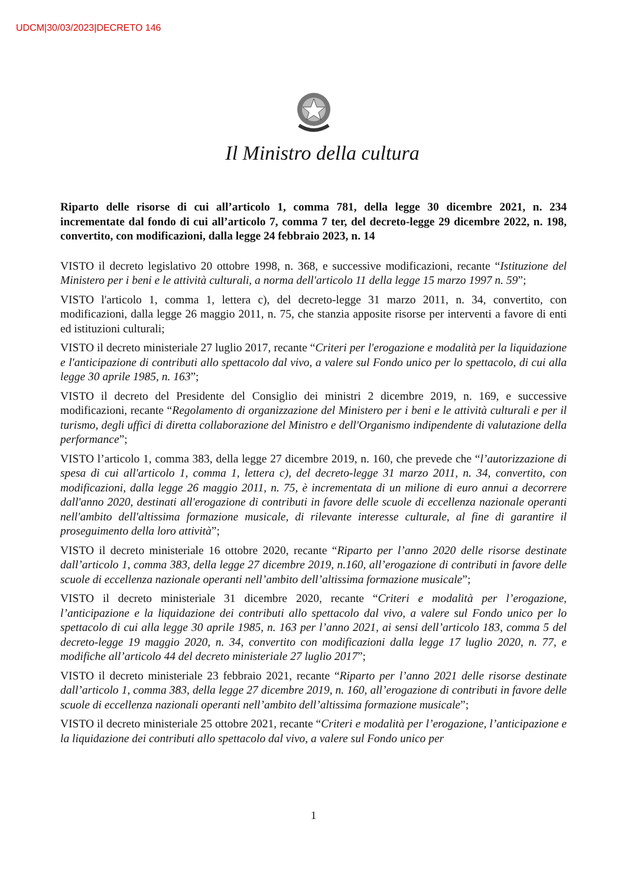UDCM|30/03/2023|DECRETO 146
Il Ministro della cultura
Riparto delle risorse di cui all’articolo 1, comma 781, della legge 30 dicembre 2021, n. 234 incrementate dal fondo di cui all’articolo 7, comma 7 ter, del decreto-legge 29 dicembre 2022, n. 198, convertito, con modificazioni, dalla legge 24 febbraio 2023, n. 14
VISTO il decreto legislativo 20 ottobre 1998, n. 368, e successive modificazioni, recante “Istituzione del Ministero per i beni e le attività culturali, a norma dell'articolo 11 della legge 15 marzo 1997 n. 59”;
VISTO l'articolo 1, comma 1, lettera c), del decreto-legge 31 marzo 2011, n. 34, convertito, con modificazioni, dalla legge 26 maggio 2011, n. 75, che stanzia apposite risorse per interventi a favore di enti ed istituzioni culturali;
VISTO il decreto ministeriale 27 luglio 2017, recante “Criteri per l'erogazione e modalità per la liquidazione e l'anticipazione di contributi allo spettacolo dal vivo, a valere sul Fondo unico per lo spettacolo, di cui alla legge 30 aprile 1985, n. 163”;
VISTO il decreto del Presidente del Consiglio dei ministri 2 dicembre 2019, n. 169, e successive modificazioni, recante “Regolamento di organizzazione del Ministero per i beni e le attività culturali e per il turismo, degli uffici di diretta collaborazione del Ministro e dell'Organismo indipendente di valutazione della performance”;
VISTO l’articolo 1, comma 383, della legge 27 dicembre 2019, n. 160, che prevede che “l’autorizzazione di spesa di cui all'articolo 1, comma 1, lettera c), del decreto-legge 31 marzo 2011, n. 34, convertito, con modificazioni, dalla legge 26 maggio 2011, n. 75, è incrementata di un milione di euro annui a decorrere dall'anno 2020, destinati all'erogazione di contributi in favore delle scuole di eccellenza nazionale operanti nell'ambito dell'altissima formazione musicale, di rilevante interesse culturale, al fine di garantire il proseguimento della loro attività”;
VISTO il decreto ministeriale 16 ottobre 2020, recante “Riparto per l’anno 2020 delle risorse destinate dall’articolo 1, comma 383, della legge 27 dicembre 2019, n.160, all’erogazione di contributi in favore delle scuole di eccellenza nazionale operanti nell’ambito dell’altissima formazione musicale”;
VISTO il decreto ministeriale 31 dicembre 2020, recante “Criteri e modalità per l’erogazione, l’anticipazione e la liquidazione dei contributi allo spettacolo dal vivo, a valere sul Fondo unico per lo spettacolo di cui alla legge 30 aprile 1985, n. 163 per l’anno 2021, ai sensi dell’articolo 183, comma 5 del decreto-legge 19 maggio 2020, n. 34, convertito con modificazioni dalla legge 17 luglio 2020, n. 77, e modifiche all’articolo 44 del decreto ministeriale 27 luglio 2017”;
VISTO il decreto ministeriale 23 febbraio 2021, recante “Riparto per l’anno 2021 delle risorse destinate dall’articolo 1, comma 383, della legge 27 dicembre 2019, n. 160, all’erogazione di contributi in favore delle scuole di eccellenza nazionali operanti nell’ambito dell’altissima formazione musicale”;
VISTO il decreto ministeriale 25 ottobre 2021, recante “Criteri e modalità per l’erogazione, l’anticipazione e la liquidazione dei contributi allo spettacolo dal vivo, a valere sul Fondo unico per
1